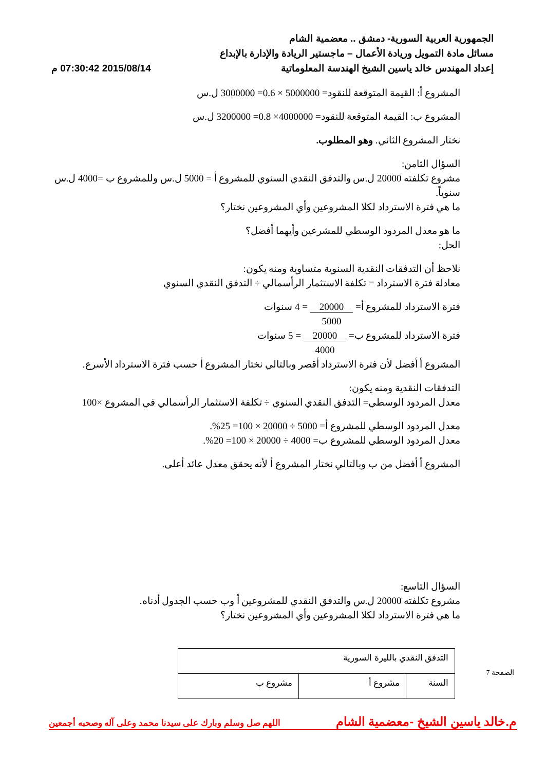الجمهورية العربية السورية- دمشق .. معضمية الشام
مسائل مادة التمويل وريادة الأعمال – ماجستير الريادة والإدارة بالإبداع
إعداد المهندس خالد ياسين الشيخ الهندسة المعلوماتية 2015/08/14 07:30:42 م
المشروع أ: القيمة المتوقعة للنقود= 5000000 × 0.6= 3000000 ل.س
المشروع ب: القيمة المتوقعة للنقود= 4000000× 0.8= 3200000 ل.س
نختار المشروع الثاني. وهو المطلوب.
السؤال الثامن:
مشروع تكلفته 20000 ل.س والتدفق النقدي السنوي للمشروع أ = 5000 ل.س وللمشروع ب =4000 ل.س سنوياً.
ما هي فترة الاسترداد لكلا المشروعين وأي المشروعين نختار؟
ما هو معدل المردود الوسطي للمشرعين وأيهما أفضل؟
الحل:
نلاحظ أن التدفقات النقدية السنوية متساوية ومنه يكون:
معادلة فترة الاسترداد = تكلفة الاستثمار الرأسمالي ÷ التدفق النقدي السنوي
فترة الاسترداد للمشروع أ= 20000
5000 = 4 سنوات
فترة الاسترداد للمشروع ب= 20000
4000 = 5 سنوات
المشروع أ أفضل لأن فترة الاسترداد أقصر وبالتالي نختار المشروع أ حسب فترة الاسترداد الأسرع.
التدفقات النقدية ومنه يكون:
معدل المردود الوسطي= التدفق النقدي السنوي ÷ تكلفة الاستثمار الرأسمالي في المشروع ×100
معدل المردود الوسطي للمشروع أ= 5000 ÷ 20000 × 100= 25%.
معدل المردود الوسطي للمشروع ب= 4000 ÷ 20000 × 100= 20%.
المشروع أ أفضل من ب وبالتالي نختار المشروع أ لأنه يحقق معدل عائد أعلى.
السؤال التاسع:
مشروع تكلفته 20000 ل.س والتدفق النقدي للمشروعين أ وب حسب الجدول أدناه.
ما هي فترة الاسترداد لكلا المشروعين وأي المشروعين نختار؟
| التدفق النقدي بالليرة السورية | | |
| --- | --- | --- |
| السنة | مشروع أ | مشروع ب |
م.خالد ياسين الشيخ -معضمية الشام اللهم صل وسلم وبارك على سيدنا محمد وعلى آله وصحبه أجمعين
الصفحة 7